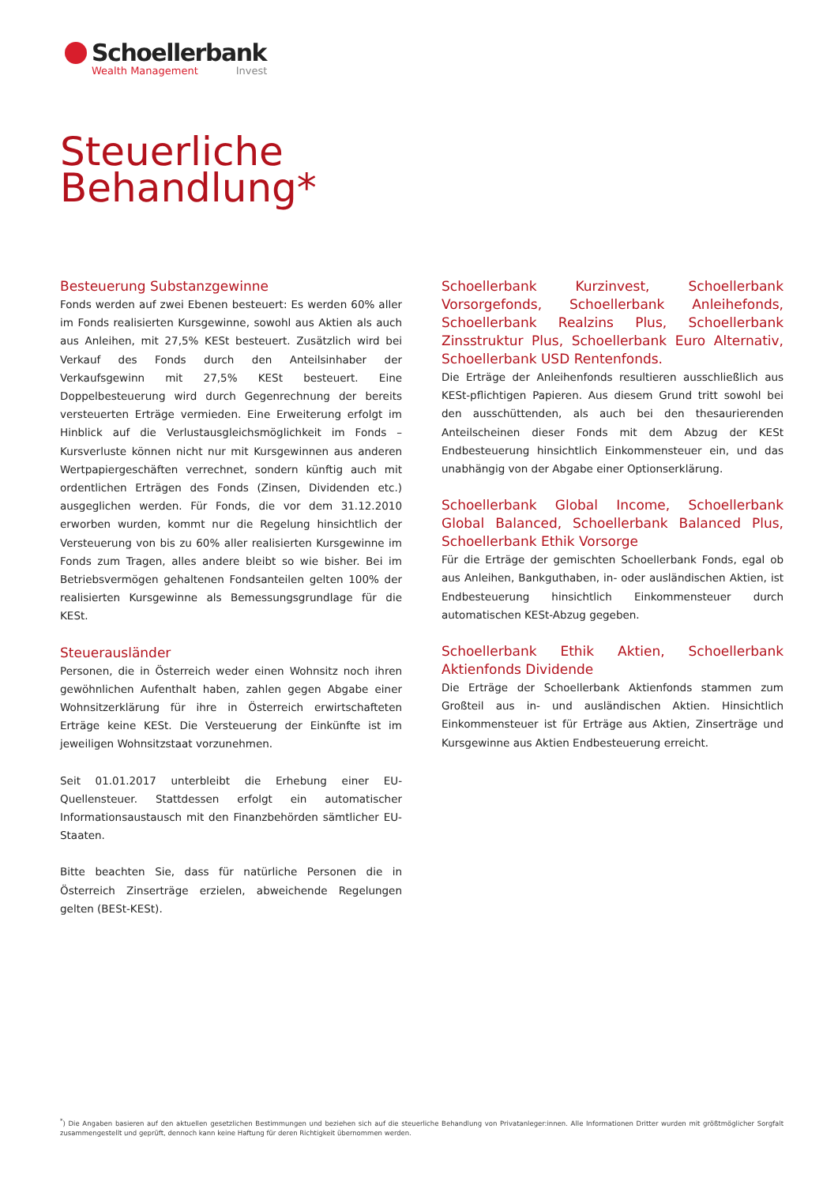Schoellerbank
Wealth Management Invest
Steuerliche
Behandlung*
Besteuerung Substanzgewinne
Fonds werden auf zwei Ebenen besteuert: Es werden 60% aller im Fonds realisierten Kursgewinne, sowohl aus Aktien als auch aus Anleihen, mit 27,5% KESt besteuert. Zusätzlich wird bei Verkauf des Fonds durch den Anteilsinhaber der Verkaufsgewinn mit 27,5% KESt besteuert. Eine Doppelbesteuerung wird durch Gegenrechnung der bereits versteuerten Erträge vermieden. Eine Erweiterung erfolgt im Hinblick auf die Verlustausgleichsmöglichkeit im Fonds – Kursverluste können nicht nur mit Kursgewinnen aus anderen Wertpapiergeschäften verrechnet, sondern künftig auch mit ordentlichen Erträgen des Fonds (Zinsen, Dividenden etc.) ausgeglichen werden. Für Fonds, die vor dem 31.12.2010 erworben wurden, kommt nur die Regelung hinsichtlich der Versteuerung von bis zu 60% aller realisierten Kursgewinne im Fonds zum Tragen, alles andere bleibt so wie bisher. Bei im Betriebsvermögen gehaltenen Fondsanteilen gelten 100% der realisierten Kursgewinne als Bemessungsgrundlage für die KESt.
Steuerausländer
Personen, die in Österreich weder einen Wohnsitz noch ihren gewöhnlichen Aufenthalt haben, zahlen gegen Abgabe einer Wohnsitzerklärung für ihre in Österreich erwirtschafteten Erträge keine KESt. Die Versteuerung der Einkünfte ist im jeweiligen Wohnsitzstaat vorzunehmen.
Seit 01.01.2017 unterbleibt die Erhebung einer EU-Quellensteuer. Stattdessen erfolgt ein automatischer Informationsaustausch mit den Finanzbehörden sämtlicher EU-Staaten.
Bitte beachten Sie, dass für natürliche Personen die in Österreich Zinserträge erzielen, abweichende Regelungen gelten (BESt-KESt).
Schoellerbank Kurzinvest, Schoellerbank Vorsorgefonds, Schoellerbank Anleihefonds, Schoellerbank Realzins Plus, Schoellerbank Zinsstruktur Plus, Schoellerbank Euro Alternativ, Schoellerbank USD Rentenfonds.
Die Erträge der Anleihenfonds resultieren ausschließlich aus KESt-pflichtigen Papieren. Aus diesem Grund tritt sowohl bei den ausschüttenden, als auch bei den thesaurierenden Anteilscheinen dieser Fonds mit dem Abzug der KESt Endbesteuerung hinsichtlich Einkommensteuer ein, und das unabhängig von der Abgabe einer Optionserklärung.
Schoellerbank Global Income, Schoellerbank Global Balanced, Schoellerbank Balanced Plus, Schoellerbank Ethik Vorsorge
Für die Erträge der gemischten Schoellerbank Fonds, egal ob aus Anleihen, Bankguthaben, in- oder ausländischen Aktien, ist Endbesteuerung hinsichtlich Einkommensteuer durch automatischen KESt-Abzug gegeben.
Schoellerbank Ethik Aktien, Schoellerbank Aktienfonds Dividende
Die Erträge der Schoellerbank Aktienfonds stammen zum Großteil aus in- und ausländischen Aktien. Hinsichtlich Einkommensteuer ist für Erträge aus Aktien, Zinserträge und Kursgewinne aus Aktien Endbesteuerung erreicht.
<sup>*</sup>) Die Angaben basieren auf den aktuellen gesetzlichen Bestimmungen und beziehen sich auf die steuerliche Behandlung von Privatanleger:innen. Alle Informationen Dritter wurden mit größtmöglicher Sorgfalt zusammengestellt und geprüft, dennoch kann keine Haftung für deren Richtigkeit übernommen werden.